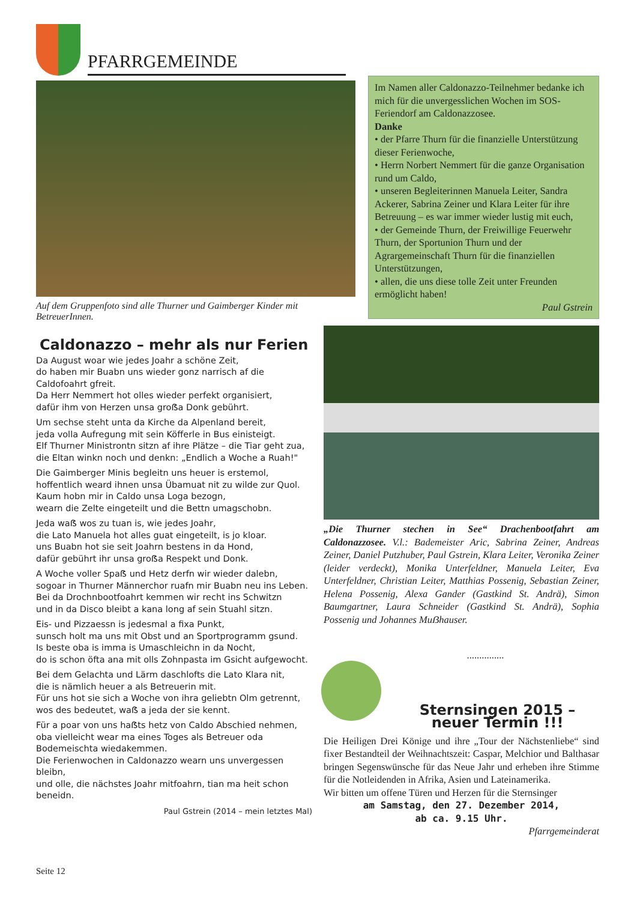PFARRGEMEINDE
Im Namen aller Caldonazzo-Teilnehmer bedanke ich mich für die unvergesslichen Wochen im SOS-Feriendorf am Caldonazzosee.
Danke
• der Pfarre Thurn für die finanzielle Unterstützung dieser Ferienwoche,
• Herrn Norbert Nemmert für die ganze Organisation rund um Caldo,
• unseren Begleiterinnen Manuela Leiter, Sandra Ackerer, Sabrina Zeiner und Klara Leiter für ihre Betreuung – es war immer wieder lustig mit euch,
• der Gemeinde Thurn, der Freiwillige Feuerwehr Thurn, der Sportunion Thurn und der Agrargemeinschaft Thurn für die finanziellen Unterstützungen,
• allen, die uns diese tolle Zeit unter Freunden ermöglicht haben!
Paul Gstrein
Auf dem Gruppenfoto sind alle Thurner und Gaimberger Kinder mit BetreuerInnen.
Caldonazzo – mehr als nur Ferien
Da August woar wie jedes Joahr a schöne Zeit,
do haben mir Buabn uns wieder gonz narrisch af die Caldofoahrt gfreit.
Da Herr Nemmert hot olles wieder perfekt organisiert,
dafür ihm von Herzen unsa groẞa Donk gebührt.
Um sechse steht unta da Kirche da Alpenland bereit,
jeda volla Aufregung mit sein Köfferle in Bus einisteigt.
Elf Thurner Ministrontn sitzn af ihre Plätze – die Tiar geht zua,
die Eltan winkn noch und denkn: „Endlich a Woche a Ruah!"
Die Gaimberger Minis begleitn uns heuer is erstemol,
hoffentlich weard ihnen unsa Übamuat nit zu wilde zur Quol.
Kaum hobn mir in Caldo unsa Loga bezogn,
wearn die Zelte eingeteilt und die Bettn umagschobn.
Jeda waẞ wos zu tuan is, wie jedes Joahr,
die Lato Manuela hot alles guat eingeteilt, is jo kloar.
uns Buabn hot sie seit Joahrn bestens in da Hond,
dafür gebührt ihr unsa groẞa Respekt und Donk.
A Woche voller Spaẞ und Hetz derfn wir wieder dalebn,
sogoar in Thurner Männerchor ruafn mir Buabn neu ins Leben.
Bei da Drochnbootfoahrt kemmen wir recht ins Schwitzn
und in da Disco bleibt a kana long af sein Stuahl sitzn.
Eis- und Pizzaessn is jedesmal a fixa Punkt,
sunsch holt ma uns mit Obst und an Sportprogramm gsund.
Is beste oba is imma is Umaschleichn in da Nocht,
do is schon öfta ana mit olls Zohnpasta im Gsicht aufgewocht.
Bei dem Gelachta und Lärm daschlofts die Lato Klara nit,
die is nämlich heuer a als Betreuerin mit.
Für uns hot sie sich a Woche von ihra geliebtn Olm getrennt,
wos des bedeutet, waẞ a jeda der sie kennt.
Für a poar von uns haẞts hetz von Caldo Abschied nehmen,
oba vielleicht wear ma eines Toges als Betreuer oda Bodemeischta wiedakemmen.
Die Ferienwochen in Caldonazzo wearn uns unvergessen bleibn,
und olle, die nächstes Joahr mitfoahrn, tian ma heit schon beneidn.
Paul Gstrein (2014 – mein letztes Mal)
„Die Thurner stechen in See“ Drachenbootfahrt am Caldonazzosee. V.l.: Bademeister Aric, Sabrina Zeiner, Andreas Zeiner, Daniel Putzhuber, Paul Gstrein, Klara Leiter, Veronika Zeiner (leider verdeckt), Monika Unterfeldner, Manuela Leiter, Eva Unterfeldner, Christian Leiter, Matthias Possenig, Sebastian Zeiner, Helena Possenig, Alexa Gander (Gastkind St. Andrä), Simon Baumgartner, Laura Schneider (Gastkind St. Andrä), Sophia Possenig und Johannes Muẞhauser.
...............
Sternsingen 2015 –
neuer Termin !!!
Die Heiligen Drei Könige und ihre „Tour der Nächstenliebe“ sind fixer Bestandteil der Weihnachtszeit: Caspar, Melchior und Balthasar bringen Segenswünsche für das Neue Jahr und erheben ihre Stimme für die Notleidenden in Afrika, Asien und Lateinamerika.
Wir bitten um offene Türen und Herzen für die Sternsinger
am Samstag, den 27. Dezember 2014,
ab ca. 9.15 Uhr.
Pfarrgemeinderat
Seite 12